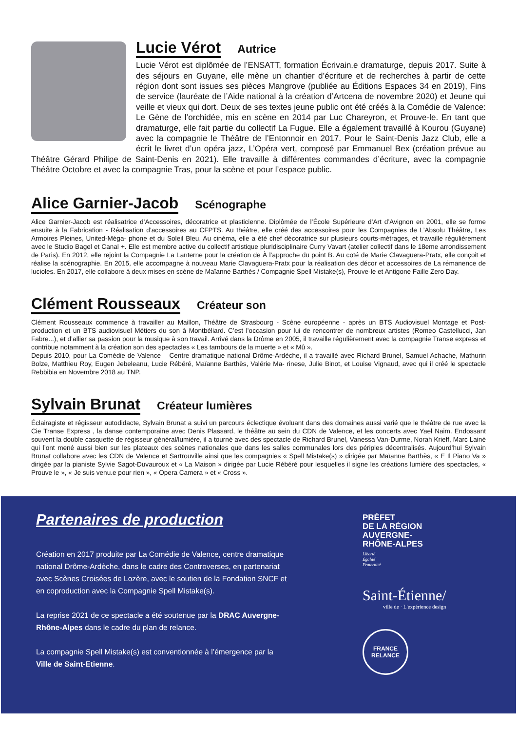Lucie Vérot
Autrice
Lucie Vérot est diplômée de l’ENSATT, formation Écrivain.e dramaturge, depuis 2017. Suite à des séjours en Guyane, elle mène un chantier d’écriture et de recherches à partir de cette région dont sont issues ses pièces Mangrove (publiée au Éditions Espaces 34 en 2019), Fins de service (lauréate de l’Aide national à la création d’Artcena de novembre 2020) et Jeune qui veille et vieux qui dort. Deux de ses textes jeune public ont été créés à la Comédie de Valence: Le Gène de l’orchidée, mis en scène en 2014 par Luc Chareyron, et Prouve-le. En tant que dramaturge, elle fait partie du collectif La Fugue. Elle a également travaillé à Kourou (Guyane) avec la compagnie le Théâtre de l’Entonnoir en 2017. Pour le Saint-Denis Jazz Club, elle a écrit le livret d’un opéra jazz, L’Opéra vert, composé par Emmanuel Bex (création prévue au Théâtre Gérard Philipe de Saint-Denis en 2021). Elle travaille à différentes commandes d’écriture, avec la compagnie Théâtre Octobre et avec la compagnie Tras, pour la scène et pour l’espace public.
Alice Garnier-Jacob
Scénographe
Alice Garnier-Jacob est réalisatrice d’Accessoires, décoratrice et plasticienne. Diplômée de l’École Supérieure d’Art d’Avignon en 2001, elle se forme ensuite à la Fabrication - Réalisation d’accessoires au CFPTS. Au théâtre, elle créé des accessoires pour les Compagnies de L’Absolu Théâtre, Les Armoires Pleines, United-Méga- phone et du Soleil Bleu. Au cinéma, elle a été chef décoratrice sur plusieurs courts-métrages, et travaille régulièrement avec le Studio Bagel et Canal +. Elle est membre active du collectif artistique pluridisciplinaire Curry Vavart (atelier collectif dans le 18eme arrondissement de Paris). En 2012, elle rejoint la Compagnie La Lanterne pour la création de À l’approche du point B. Au coté de Marie Clavaguera-Pratx, elle conçoit et réalise la scénographie. En 2015, elle accompagne à nouveau Marie Clavaguera-Pratx pour la réalisation des décor et accessoires de La rémanence de lucioles. En 2017, elle collabore à deux mises en scène de Maïanne Barthès / Compagnie Spell Mistake(s), Prouve-le et Antigone Faille Zero Day.
Clément Rousseaux
Créateur son
Clément Rousseaux commence à travailler au Maillon, Théâtre de Strasbourg - Scène européenne - après un BTS Audiovisuel Montage et Post-production et un BTS audiovisuel Métiers du son à Montbéliard. C’est l’occasion pour lui de rencontrer de nombreux artistes (Romeo Castellucci, Jan Fabre...), et d’allier sa passion pour la musique à son travail. Arrivé dans la Drôme en 2005, il travaille régulièrement avec la compagnie Transe express et contribue notamment à la création son des spectacles « Les tambours de la muerte » et « Mû ».
Depuis 2010, pour La Comédie de Valence – Centre dramatique national Drôme-Ardèche, il a travaillé avec Richard Brunel, Samuel Achache, Mathurin Bolze, Matthieu Roy, Eugen Jebeleanu, Lucie Rébéré, Maïanne Barthès, Valérie Ma- rinese, Julie Binot, et Louise Vignaud, avec qui il créé le spectacle Rebbibia en Novembre 2018 au TNP.
Sylvain Brunat
Créateur lumières
Éclairagiste et régisseur autodidacte, Sylvain Brunat a suivi un parcours éclectique évoluant dans des domaines aussi varié que le théâtre de rue avec la Cie Transe Express , la danse contemporaine avec Denis Plassard, le théâtre au sein du CDN de Valence, et les concerts avec Yael Naim. Endossant souvent la double casquette de régisseur général/lumière, il a tourné avec des spectacle de Richard Brunel, Vanessa Van-Durme, Norah Krieff, Marc Lainé qui l’ont mené aussi bien sur les plateaux des scènes nationales que dans les salles communales lors des périples décentralisés. Aujourd’hui Sylvain Brunat collabore avec les CDN de Valence et Sartrouville ainsi que les compagnies « Spell Mistake(s) » dirigée par Maïanne Barthès, « E Il Piano Va » dirigée par la pianiste Sylvie Sagot-Duvauroux et « La Maison » dirigée par Lucie Rébéré pour lesquelles il signe les créations lumière des spectacles, « Prouve le », « Je suis venu.e pour rien », « Opera Camera » et « Cross ».
Partenaires de production
Création en 2017 produite par La Comédie de Valence, centre dramatique national Drôme-Ardèche, dans le cadre des Controverses, en partenariat avec Scènes Croisées de Lozère, avec le soutien de la Fondation SNCF et en coproduction avec la Compagnie Spell Mistake(s).
La reprise 2021 de ce spectacle a été soutenue par la DRAC Auvergne-Rhône-Alpes dans le cadre du plan de relance.
La compagnie Spell Mistake(s) est conventionnée à l’émergence par la Ville de Saint-Etienne.
PRÉFET
DE LA RÉGION
AUVERGNE-
RHÔNE-ALPES
Liberté
Égalité
Fraternité
Saint-Étienne/
ville de · L'expérience design
FRANCE
RELANCE